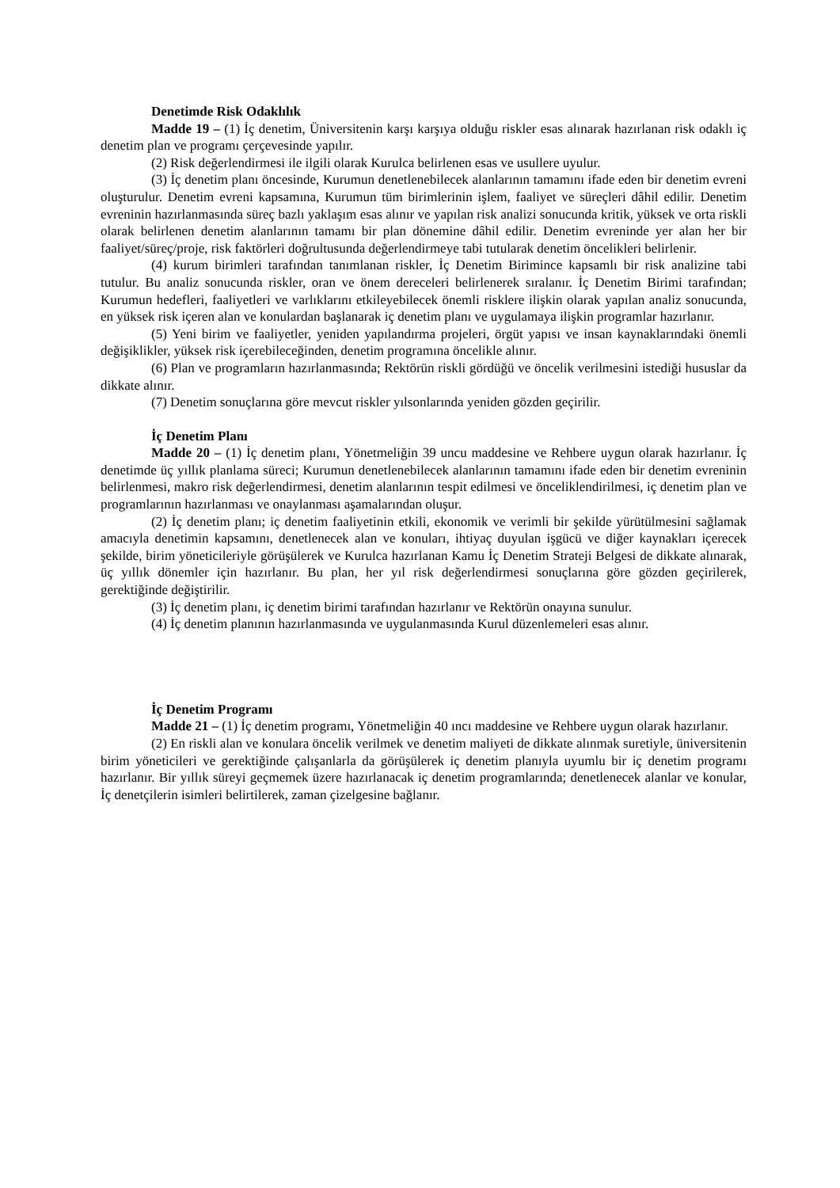Denetimde Risk Odaklılık
Madde 19 – (1) İç denetim, Üniversitenin karşı karşıya olduğu riskler esas alınarak hazırlanan risk odaklı iç denetim plan ve programı çerçevesinde yapılır.
(2) Risk değerlendirmesi ile ilgili olarak Kurulca belirlenen esas ve usullere uyulur.
(3) İç denetim planı öncesinde, Kurumun denetlenebilecek alanlarının tamamını ifade eden bir denetim evreni oluşturulur. Denetim evreni kapsamına, Kurumun tüm birimlerinin işlem, faaliyet ve süreçleri dâhil edilir. Denetim evreninin hazırlanmasında süreç bazlı yaklaşım esas alınır ve yapılan risk analizi sonucunda kritik, yüksek ve orta riskli olarak belirlenen denetim alanlarının tamamı bir plan dönemine dâhil edilir. Denetim evreninde yer alan her bir faaliyet/süreç/proje, risk faktörleri doğrultusunda değerlendirmeye tabi tutularak denetim öncelikleri belirlenir.
(4) kurum birimleri tarafından tanımlanan riskler, İç Denetim Birimince kapsamlı bir risk analizine tabi tutulur. Bu analiz sonucunda riskler, oran ve önem dereceleri belirlenerek sıralanır. İç Denetim Birimi tarafından; Kurumun hedefleri, faaliyetleri ve varlıklarını etkileyebilecek önemli risklere ilişkin olarak yapılan analiz sonucunda, en yüksek risk içeren alan ve konulardan başlanarak iç denetim planı ve uygulamaya ilişkin programlar hazırlanır.
(5) Yeni birim ve faaliyetler, yeniden yapılandırma projeleri, örgüt yapısı ve insan kaynaklarındaki önemli değişiklikler, yüksek risk içerebileceğinden, denetim programına öncelikle alınır.
(6) Plan ve programların hazırlanmasında; Rektörün riskli gördüğü ve öncelik verilmesini istediği hususlar da dikkate alınır.
(7) Denetim sonuçlarına göre mevcut riskler yılsonlarında yeniden gözden geçirilir.
İç Denetim Planı
Madde 20 – (1) İç denetim planı, Yönetmeliğin 39 uncu maddesine ve Rehbere uygun olarak hazırlanır. İç denetimde üç yıllık planlama süreci; Kurumun denetlenebilecek alanlarının tamamını ifade eden bir denetim evreninin belirlenmesi, makro risk değerlendirmesi, denetim alanlarının tespit edilmesi ve önceliklendirilmesi, iç denetim plan ve programlarının hazırlanması ve onaylanması aşamalarından oluşur.
(2) İç denetim planı; iç denetim faaliyetinin etkili, ekonomik ve verimli bir şekilde yürütülmesini sağlamak amacıyla denetimin kapsamını, denetlenecek alan ve konuları, ihtiyaç duyulan işgücü ve diğer kaynakları içerecek şekilde, birim yöneticileriyle görüşülerek ve Kurulca hazırlanan Kamu İç Denetim Strateji Belgesi de dikkate alınarak, üç yıllık dönemler için hazırlanır. Bu plan, her yıl risk değerlendirmesi sonuçlarına göre gözden geçirilerek, gerektiğinde değiştirilir.
(3) İç denetim planı, iç denetim birimi tarafından hazırlanır ve Rektörün onayına sunulur.
(4) İç denetim planının hazırlanmasında ve uygulanmasında Kurul düzenlemeleri esas alınır.
İç Denetim Programı
Madde 21 – (1) İç denetim programı, Yönetmeliğin 40 ıncı maddesine ve Rehbere uygun olarak hazırlanır.
(2) En riskli alan ve konulara öncelik verilmek ve denetim maliyeti de dikkate alınmak suretiyle, üniversitenin birim yöneticileri ve gerektiğinde çalışanlarla da görüşülerek iç denetim planıyla uyumlu bir iç denetim programı hazırlanır. Bir yıllık süreyi geçmemek üzere hazırlanacak iç denetim programlarında; denetlenecek alanlar ve konular, İç denetçilerin isimleri belirtilerek, zaman çizelgesine bağlanır.